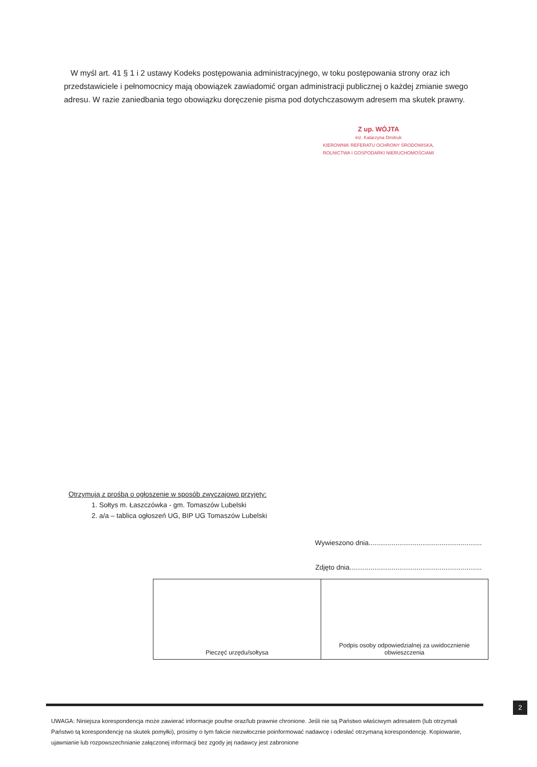W myśl art. 41 § 1 i 2 ustawy Kodeks postępowania administracyjnego, w toku postępowania strony oraz ich przedstawiciele i pełnomocnicy mają obowiązek zawiadomić organ administracji publicznej o każdej zmianie swego adresu. W razie zaniedbania tego obowiązku doręczenie pisma pod dotychczasowym adresem ma skutek prawny.
Z up. WÓJTA
inż. Katarzyna Dmitruk
KIEROWNIK REFERATU OCHRONY ŚRODOWISKA,
ROLNICTWA I GOSPODARKI NIERUCHOMOŚCIAMI
Otrzymują z prośbą o ogłoszenie w sposób zwyczajowo przyjęty:
1. Sołtys m. Łaszczówka - gm. Tomaszów Lubelski
2. a/a – tablica ogłoszeń UG, BIP UG Tomaszów Lubelski
Wywieszono dnia...........................................................
Zdjęto dnia.....................................................................
| Pieczęć urzędu/sołtysa | Podpis osoby odpowiedzialnej za uwidocznienie obwieszczenia |
2
UWAGA: Niniejsza korespondencja może zawierać informacje poufne oraz/lub prawnie chronione. Jeśli nie są Państwo właściwym adresatem (lub otrzymali Państwo tą korespondencję na skutek pomyłki), prosimy o tym fakcie niezwłocznie poinformować nadawcę i odesłać otrzymaną korespondencję. Kopiowanie, ujawnianie lub rozpowszechnianie załączonej informacji bez zgody jej nadawcy jest zabronione